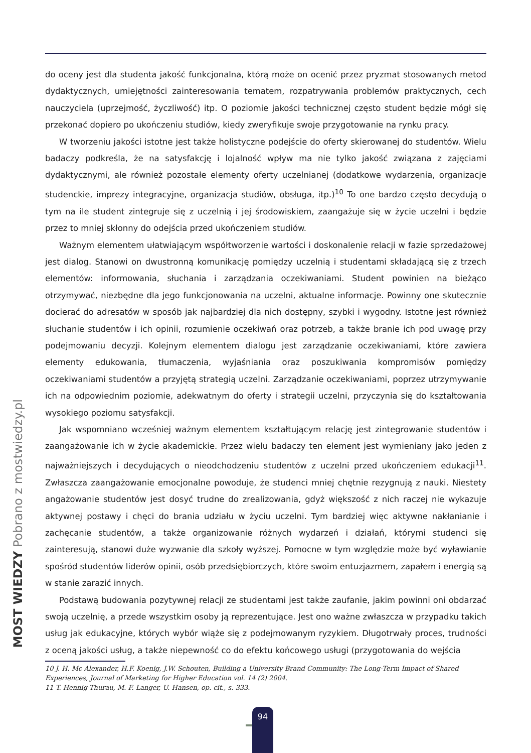do oceny jest dla studenta jakość funkcjonalna, którą może on ocenić przez pryzmat stosowanych metod dydaktycznych, umiejętności zainteresowania tematem, rozpatrywania problemów praktycznych, cech nauczyciela (uprzejmość, życzliwość) itp. O poziomie jakości technicznej często student będzie mógł się przekonać dopiero po ukończeniu studiów, kiedy zweryfikuje swoje przygotowanie na rynku pracy.
W tworzeniu jakości istotne jest także holistyczne podejście do oferty skierowanej do studentów. Wielu badaczy podkreśla, że na satysfakcję i lojalność wpływ ma nie tylko jakość związana z zajęciami dydaktycznymi, ale również pozostałe elementy oferty uczelnianej (dodatkowe wydarzenia, organizacje studenckie, imprezy integracyjne, organizacja studiów, obsługa, itp.)<sup>10</sup> To one bardzo często decydują o tym na ile student zintegruje się z uczelnią i jej środowiskiem, zaangażuje się w życie uczelni i będzie przez to mniej skłonny do odejścia przed ukończeniem studiów.
Ważnym elementem ułatwiającym współtworzenie wartości i doskonalenie relacji w fazie sprzedażowej jest dialog. Stanowi on dwustronną komunikację pomiędzy uczelnią i studentami składającą się z trzech elementów: informowania, słuchania i zarządzania oczekiwaniami. Student powinien na bieżąco otrzymywać, niezbędne dla jego funkcjonowania na uczelni, aktualne informacje. Powinny one skutecznie docierać do adresatów w sposób jak najbardziej dla nich dostępny, szybki i wygodny. Istotne jest również słuchanie studentów i ich opinii, rozumienie oczekiwań oraz potrzeb, a także branie ich pod uwagę przy podejmowaniu decyzji. Kolejnym elementem dialogu jest zarządzanie oczekiwaniami, które zawiera elementy edukowania, tłumaczenia, wyjaśniania oraz poszukiwania kompromisów pomiędzy oczekiwaniami studentów a przyjętą strategią uczelni. Zarządzanie oczekiwaniami, poprzez utrzymywanie ich na odpowiednim poziomie, adekwatnym do oferty i strategii uczelni, przyczynia się do kształtowania wysokiego poziomu satysfakcji.
Jak wspomniano wcześniej ważnym elementem kształtującym relację jest zintegrowanie studentów i zaangażowanie ich w życie akademickie. Przez wielu badaczy ten element jest wymieniany jako jeden z najważniejszych i decydujących o nieodchodzeniu studentów z uczelni przed ukończeniem edukacji<sup>11</sup>. Zwłaszcza zaangażowanie emocjonalne powoduje, że studenci mniej chętnie rezygnują z nauki. Niestety angażowanie studentów jest dosyć trudne do zrealizowania, gdyż większość z nich raczej nie wykazuje aktywnej postawy i chęci do brania udziału w życiu uczelni. Tym bardziej więc aktywne nakłanianie i zachęcanie studentów, a także organizowanie różnych wydarzeń i działań, którymi studenci się zainteresują, stanowi duże wyzwanie dla szkoły wyższej. Pomocne w tym względzie może być wyławianie spośród studentów liderów opinii, osób przedsiębiorczych, które swoim entuzjazmem, zapałem i energią są w stanie zarazić innych.
Podstawą budowania pozytywnej relacji ze studentami jest także zaufanie, jakim powinni oni obdarzać swoją uczelnię, a przede wszystkim osoby ją reprezentujące. Jest ono ważne zwłaszcza w przypadku takich usług jak edukacyjne, których wybór wiąże się z podejmowanym ryzykiem. Długotrwały proces, trudności z oceną jakości usług, a także niepewność co do efektu końcowego usługi (przygotowania do wejścia
10 J. H. Mc Alexander, H.F. Koenig, J.W. Schouten, Building a University Brand Community: The Long-Term Impact of Shared Experiences, Journal of Marketing for Higher Education vol. 14 (2) 2004.
11 T. Hennig-Thurau, M. F. Langer, U. Hansen, op. cit., s. 333.
MOST WIEDZY Pobrano z mostwiedzy.pl
94